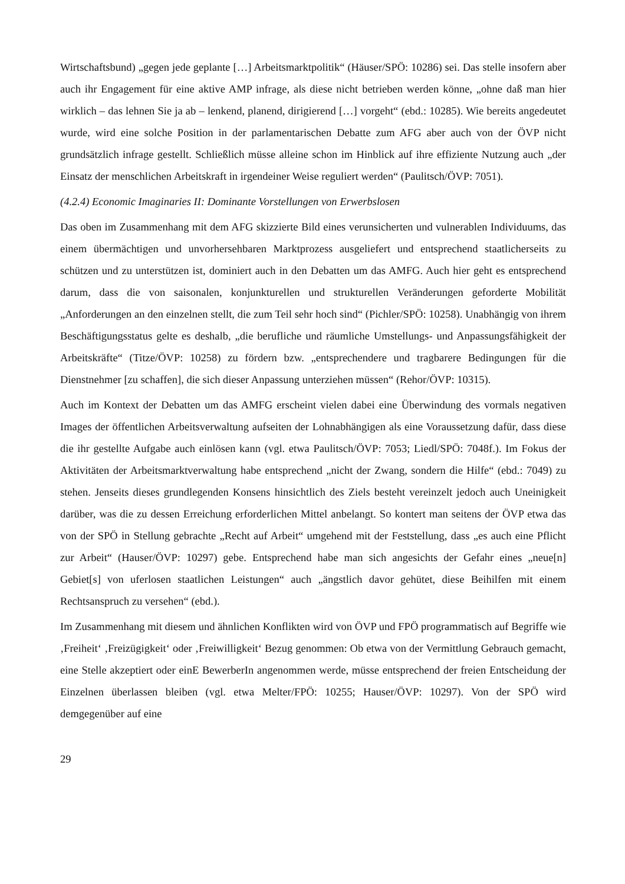Wirtschaftsbund) „gegen jede geplante […] Arbeitsmarktpolitik“ (Häuser/SPÖ: 10286) sei. Das stelle insofern aber auch ihr Engagement für eine aktive AMP infrage, als diese nicht betrieben werden könne, „ohne daß man hier wirklich – das lehnen Sie ja ab – lenkend, planend, dirigierend […] vorgeht“ (ebd.: 10285). Wie bereits angedeutet wurde, wird eine solche Position in der parlamentarischen Debatte zum AFG aber auch von der ÖVP nicht grundsätzlich infrage gestellt. Schließlich müsse alleine schon im Hinblick auf ihre effiziente Nutzung auch „der Einsatz der menschlichen Arbeitskraft in irgendeiner Weise reguliert werden“ (Paulitsch/ÖVP: 7051).
(4.2.4) Economic Imaginaries II: Dominante Vorstellungen von Erwerbslosen
Das oben im Zusammenhang mit dem AFG skizzierte Bild eines verunsicherten und vulnerablen Individuums, das einem übermächtigen und unvorhersehbaren Marktprozess ausgeliefert und entsprechend staatlicherseits zu schützen und zu unterstützen ist, dominiert auch in den Debatten um das AMFG. Auch hier geht es entsprechend darum, dass die von saisonalen, konjunkturellen und strukturellen Veränderungen geforderte Mobilität „Anforderungen an den einzelnen stellt, die zum Teil sehr hoch sind“ (Pichler/SPÖ: 10258). Unabhängig von ihrem Beschäftigungsstatus gelte es deshalb, „die berufliche und räumliche Umstellungs- und Anpassungsfähigkeit der Arbeitskräfte“ (Titze/ÖVP: 10258) zu fördern bzw. „entsprechendere und tragbarere Bedingungen für die Dienstnehmer [zu schaffen], die sich dieser Anpassung unterziehen müssen“ (Rehor/ÖVP: 10315).
Auch im Kontext der Debatten um das AMFG erscheint vielen dabei eine Überwindung des vormals negativen Images der öffentlichen Arbeitsverwaltung aufseiten der Lohnabhängigen als eine Voraussetzung dafür, dass diese die ihr gestellte Aufgabe auch einlösen kann (vgl. etwa Paulitsch/ÖVP: 7053; Liedl/SPÖ: 7048f.). Im Fokus der Aktivitäten der Arbeitsmarktverwaltung habe entsprechend „nicht der Zwang, sondern die Hilfe“ (ebd.: 7049) zu stehen. Jenseits dieses grundlegenden Konsens hinsichtlich des Ziels besteht vereinzelt jedoch auch Uneinigkeit darüber, was die zu dessen Erreichung erforderlichen Mittel anbelangt. So kontert man seitens der ÖVP etwa das von der SPÖ in Stellung gebrachte „Recht auf Arbeit“ umgehend mit der Feststellung, dass „es auch eine Pflicht zur Arbeit“ (Hauser/ÖVP: 10297) gebe. Entsprechend habe man sich angesichts der Gefahr eines „neue[n] Gebiet[s] von uferlosen staatlichen Leistungen“ auch „ängstlich davor gehütet, diese Beihilfen mit einem Rechtsanspruch zu versehen“ (ebd.).
Im Zusammenhang mit diesem und ähnlichen Konflikten wird von ÖVP und FPÖ programmatisch auf Begriffe wie ‚Freiheit‘ ‚Freizügigkeit‘ oder ‚Freiwilligkeit‘ Bezug genommen: Ob etwa von der Vermittlung Gebrauch gemacht, eine Stelle akzeptiert oder einE BewerberIn angenommen werde, müsse entsprechend der freien Entscheidung der Einzelnen überlassen bleiben (vgl. etwa Melter/FPÖ: 10255; Hauser/ÖVP: 10297). Von der SPÖ wird demgegenüber auf eine
29